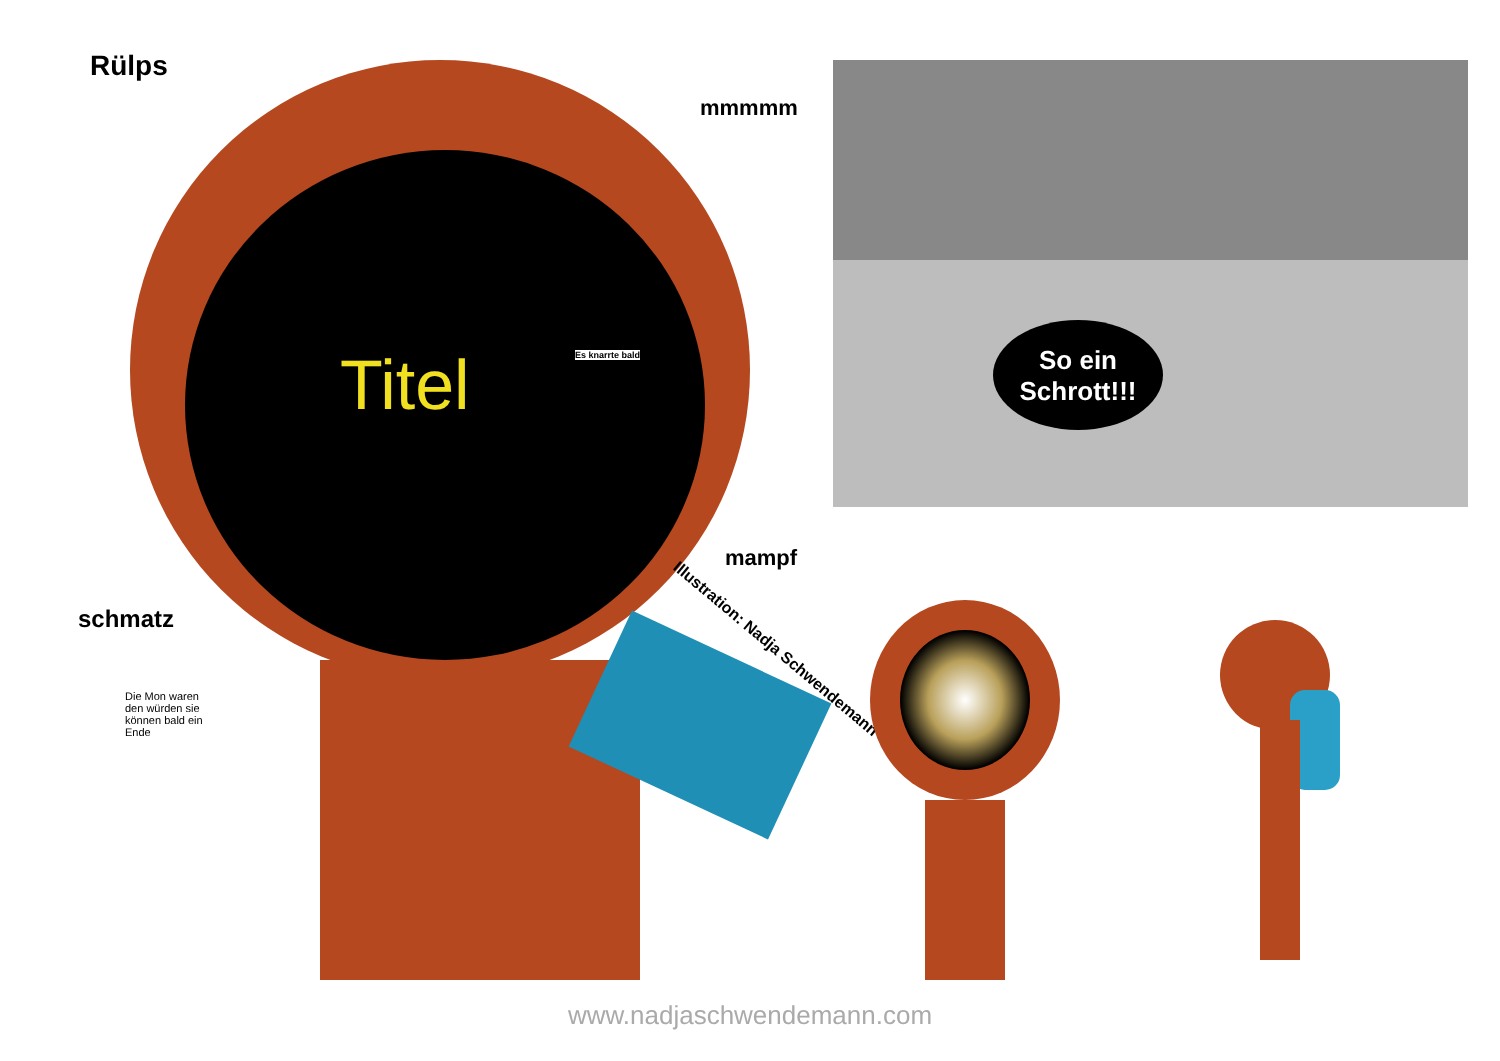Rülps
mmmmm
Titel Es knarrte bald
mampf
schmatz
Die Mon waren den würden sie können bald ein Ende
Illustration: Nadja Schwendemann
So ein Schrott!!!
www.nadjaschwendemann.com